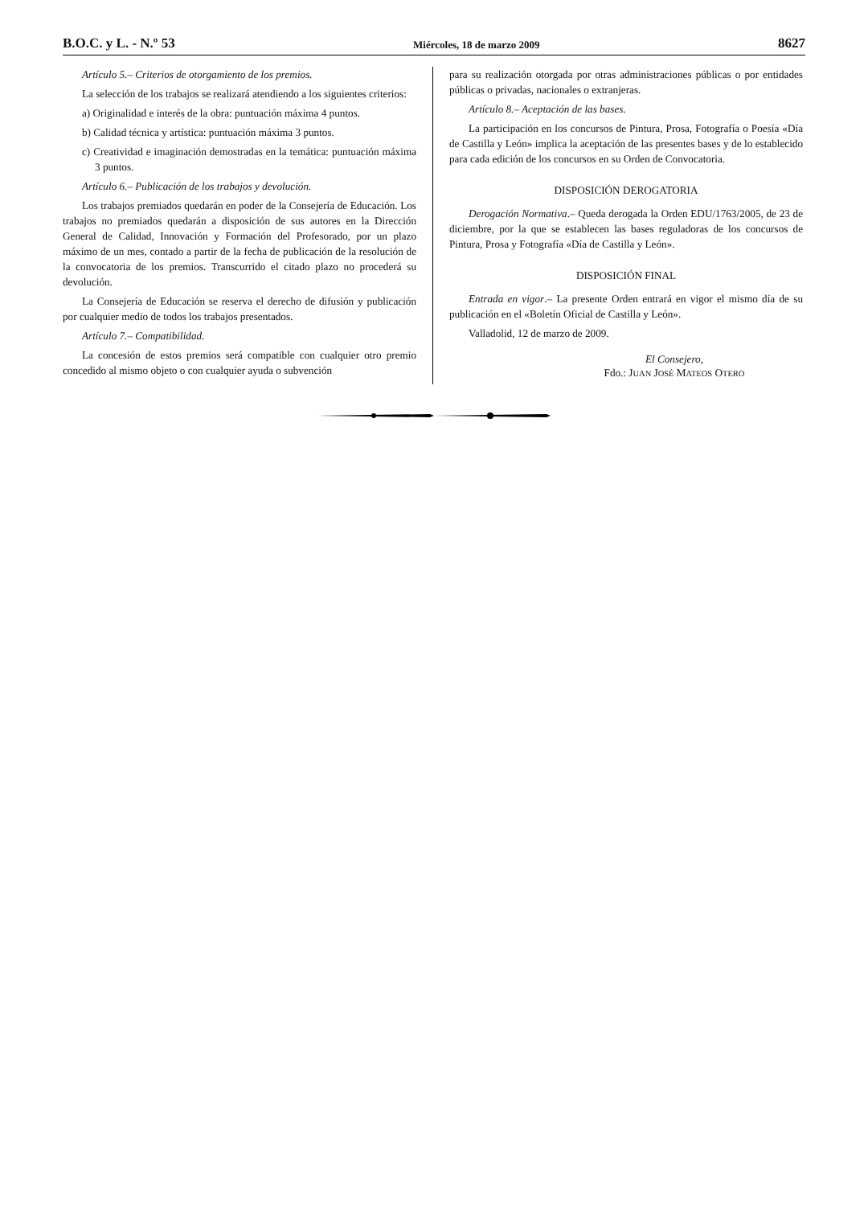B.O.C. y L. - N.º 53 Miércoles, 18 de marzo 2009 8627
Artículo 5.– Criterios de otorgamiento de los premios.
La selección de los trabajos se realizará atendiendo a los siguientes criterios:
a) Originalidad e interés de la obra: puntuación máxima 4 puntos.
b) Calidad técnica y artística: puntuación máxima 3 puntos.
c) Creatividad e imaginación demostradas en la temática: puntuación máxima 3 puntos.
Artículo 6.– Publicación de los trabajos y devolución.
Los trabajos premiados quedarán en poder de la Consejería de Educación. Los trabajos no premiados quedarán a disposición de sus autores en la Dirección General de Calidad, Innovación y Formación del Profesorado, por un plazo máximo de un mes, contado a partir de la fecha de publicación de la resolución de la convocatoria de los premios. Transcurrido el citado plazo no procederá su devolución.
La Consejería de Educación se reserva el derecho de difusión y publicación por cualquier medio de todos los trabajos presentados.
Artículo 7.– Compatibilidad.
La concesión de estos premios será compatible con cualquier otro premio concedido al mismo objeto o con cualquier ayuda o subvención
para su realización otorgada por otras administraciones públicas o por entidades públicas o privadas, nacionales o extranjeras.
Artículo 8.– Aceptación de las bases.
La participación en los concursos de Pintura, Prosa, Fotografía o Poesía «Día de Castilla y León» implica la aceptación de las presentes bases y de lo establecido para cada edición de los concursos en su Orden de Convocatoria.
DISPOSICIÓN DEROGATORIA
Derogación Normativa.– Queda derogada la Orden EDU/1763/2005, de 23 de diciembre, por la que se establecen las bases reguladoras de los concursos de Pintura, Prosa y Fotografía «Día de Castilla y León».
DISPOSICIÓN FINAL
Entrada en vigor.– La presente Orden entrará en vigor el mismo día de su publicación en el «Boletín Oficial de Castilla y León».
Valladolid, 12 de marzo de 2009.
El Consejero,
Fdo.: JUAN JOSÉ MATEOS OTERO